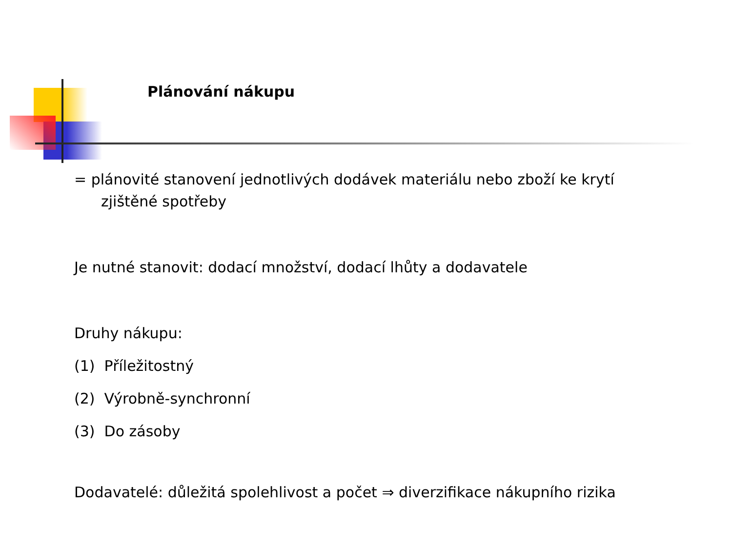Plánování nákupu
= plánovité stanovení jednotlivých dodávek materiálu nebo zboží ke krytí
zjištěné spotřeby
Je nutné stanovit: dodací množství, dodací lhůty a dodavatele
Druhy nákupu:
(1) Příležitostný
(2) Výrobně-synchronní
(3) Do zásoby
Dodavatelé: důležitá spolehlivost a počet ⇒ diverzifikace nákupního rizika